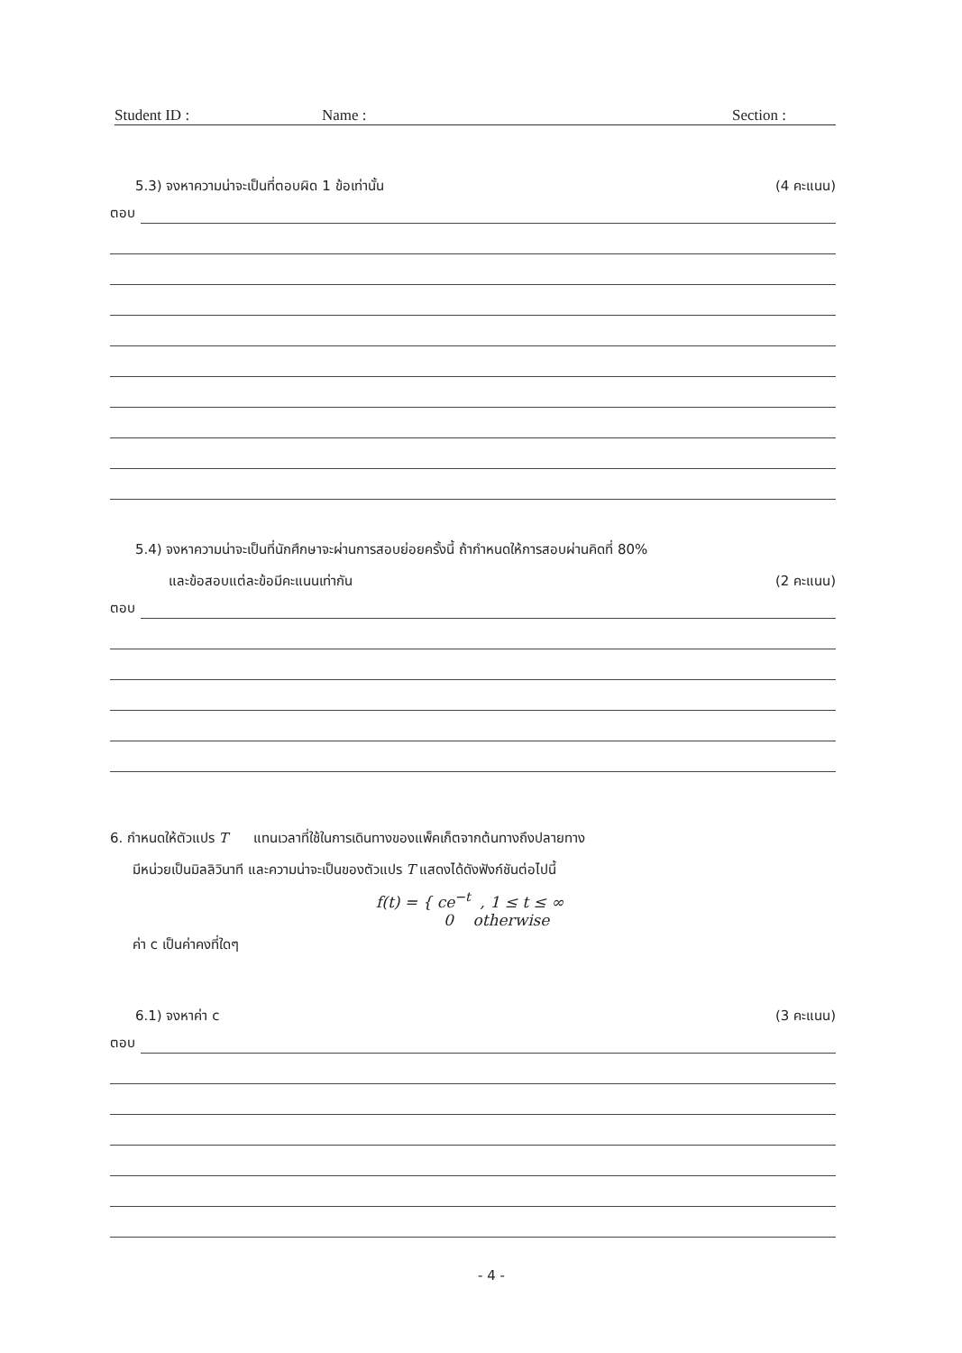Student ID : Name : Section :
5.3) จงหาความน่าจะเป็นที่ตอบผิด 1 ข้อเท่านั้น (4 คะแนน)
ตอบ
5.4) จงหาความน่าจะเป็นที่นักศึกษาจะผ่านการสอบย่อยครั้งนี้ ถ้ากำหนดให้การสอบผ่านคิดที่ 80%
และข้อสอบแต่ละข้อมีคะแนนเท่ากัน (2 คะแนน)
ตอบ
6. กำหนดให้ตัวแปร T แทนเวลาที่ใช้ในการเดินทางของแพ็คเก็ตจากต้นทางถึงปลายทาง
มีหน่วยเป็นมิลลิวินาที และความน่าจะเป็นของตัวแปร T แสดงได้ดังฟังก์ชันต่อไปนี้
f(t) = { ce<sup>−t</sup> , 1 ≤ t ≤ ∞
0 otherwise
ค่า c เป็นค่าคงที่ใดๆ
6.1) จงหาค่า c (3 คะแนน)
ตอบ
- 4 -